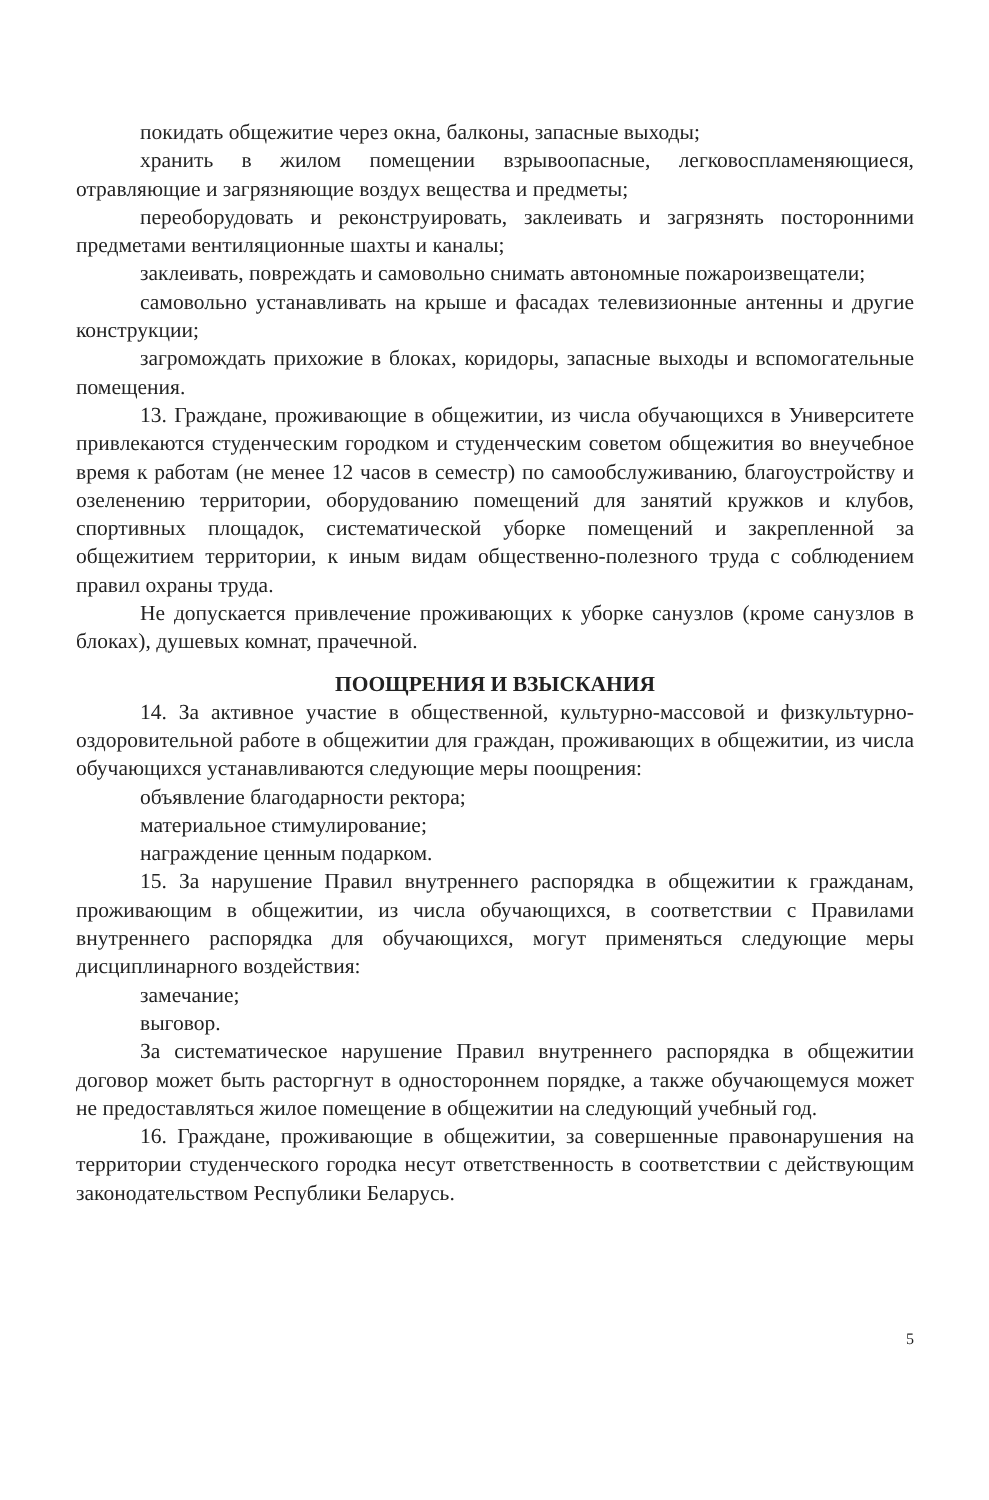покидать общежитие через окна, балконы, запасные выходы;
хранить в жилом помещении взрывоопасные, легковоспламеняющиеся, отравляющие и загрязняющие воздух вещества и предметы;
переоборудовать и реконструировать, заклеивать и загрязнять посторонними предметами вентиляционные шахты и каналы;
заклеивать, повреждать и самовольно снимать автономные пожароизвещатели;
самовольно устанавливать на крыше и фасадах телевизионные антенны и другие конструкции;
загромождать прихожие в блоках, коридоры, запасные выходы и вспомогательные помещения.
13. Граждане, проживающие в общежитии, из числа обучающихся в Университете привлекаются студенческим городком и студенческим советом общежития во внеучебное время к работам (не менее 12 часов в семестр) по самообслуживанию, благоустройству и озеленению территории, оборудованию помещений для занятий кружков и клубов, спортивных площадок, систематической уборке помещений и закрепленной за общежитием территории, к иным видам общественно-полезного труда с соблюдением правил охраны труда.
Не допускается привлечение проживающих к уборке санузлов (кроме санузлов в блоках), душевых комнат, прачечной.
ПООЩРЕНИЯ И ВЗЫСКАНИЯ
14. За активное участие в общественной, культурно-массовой и физкультурно-оздоровительной работе в общежитии для граждан, проживающих в общежитии, из числа обучающихся устанавливаются следующие меры поощрения:
объявление благодарности ректора;
материальное стимулирование;
награждение ценным подарком.
15. За нарушение Правил внутреннего распорядка в общежитии к гражданам, проживающим в общежитии, из числа обучающихся, в соответствии с Правилами внутреннего распорядка для обучающихся, могут применяться следующие меры дисциплинарного воздействия:
замечание;
выговор.
За систематическое нарушение Правил внутреннего распорядка в общежитии договор может быть расторгнут в одностороннем порядке, а также обучающемуся может не предоставляться жилое помещение в общежитии на следующий учебный год.
16. Граждане, проживающие в общежитии, за совершенные правонарушения на территории студенческого городка несут ответственность в соответствии с действующим законодательством Республики Беларусь.
5